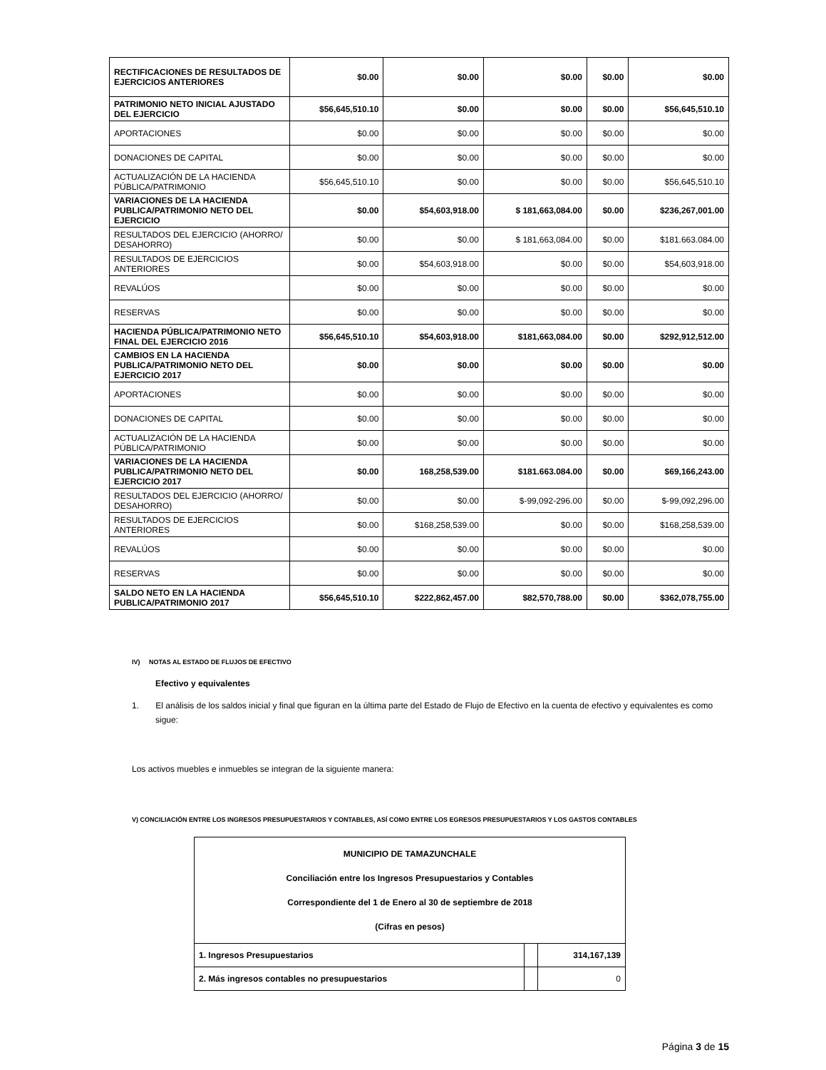| RECTIFICACIONES DE RESULTADOS DE EJERCICIOS ANTERIORES | $0.00 | $0.00 | $0.00 | $0.00 | $0.00 |
| PATRIMONIO NETO INICIAL AJUSTADO DEL EJERCICIO | $56,645,510.10 | $0.00 | $0.00 | $0.00 | $56,645,510.10 |
| APORTACIONES | $0.00 | $0.00 | $0.00 | $0.00 | $0.00 |
| DONACIONES DE CAPITAL | $0.00 | $0.00 | $0.00 | $0.00 | $0.00 |
| ACTUALIZACIÓN DE LA HACIENDA PÚBLICA/PATRIMONIO | $56,645,510.10 | $0.00 | $0.00 | $0.00 | $56,645,510.10 |
| VARIACIONES DE LA HACIENDA PUBLICA/PATRIMONIO NETO DEL EJERCICIO | $0.00 | $54,603,918.00 | $ 181,663,084.00 | $0.00 | $236,267,001.00 |
| RESULTADOS DEL EJERCICIO (AHORRO/ DESAHORRO) | $0.00 | $0.00 | $ 181,663,084.00 | $0.00 | $181.663.084.00 |
| RESULTADOS DE EJERCICIOS ANTERIORES | $0.00 | $54,603,918.00 | $0.00 | $0.00 | $54,603,918.00 |
| REVALÚOS | $0.00 | $0.00 | $0.00 | $0.00 | $0.00 |
| RESERVAS | $0.00 | $0.00 | $0.00 | $0.00 | $0.00 |
| HACIENDA PÚBLICA/PATRIMONIO NETO FINAL DEL EJERCICIO 2016 | $56,645,510.10 | $54,603,918.00 | $181,663,084.00 | $0.00 | $292,912,512.00 |
| CAMBIOS EN LA HACIENDA PUBLICA/PATRIMONIO NETO DEL EJERCICIO 2017 | $0.00 | $0.00 | $0.00 | $0.00 | $0.00 |
| APORTACIONES | $0.00 | $0.00 | $0.00 | $0.00 | $0.00 |
| DONACIONES DE CAPITAL | $0.00 | $0.00 | $0.00 | $0.00 | $0.00 |
| ACTUALIZACIÓN DE LA HACIENDA PÚBLICA/PATRIMONIO | $0.00 | $0.00 | $0.00 | $0.00 | $0.00 |
| VARIACIONES DE LA HACIENDA PUBLICA/PATRIMONIO NETO DEL EJERCICIO 2017 | $0.00 | 168,258,539.00 | $181.663.084.00 | $0.00 | $69,166,243.00 |
| RESULTADOS DEL EJERCICIO (AHORRO/ DESAHORRO) | $0.00 | $0.00 | $-99,092-296.00 | $0.00 | $-99,092,296.00 |
| RESULTADOS DE EJERCICIOS ANTERIORES | $0.00 | $168,258,539.00 | $0.00 | $0.00 | $168,258,539.00 |
| REVALÚOS | $0.00 | $0.00 | $0.00 | $0.00 | $0.00 |
| RESERVAS | $0.00 | $0.00 | $0.00 | $0.00 | $0.00 |
| SALDO NETO EN LA HACIENDA PUBLICA/PATRIMONIO 2017 | $56,645,510.10 | $222,862,457.00 | $82,570,788.00 | $0.00 | $362,078,755.00 |
IV) NOTAS AL ESTADO DE FLUJOS DE EFECTIVO
Efectivo y equivalentes
1. El análisis de los saldos inicial y final que figuran en la última parte del Estado de Flujo de Efectivo en la cuenta de efectivo y equivalentes es como sigue:
Los activos muebles e inmuebles se integran de la siguiente manera:
V) CONCILIACIÓN ENTRE LOS INGRESOS PRESUPUESTARIOS Y CONTABLES, ASÍ COMO ENTRE LOS EGRESOS PRESUPUESTARIOS Y LOS GASTOS CONTABLES
| MUNICIPIO DE TAMAZUNCHALE Conciliación entre los Ingresos Presupuestarios y Contables Correspondiente del 1 de Enero al 30 de septiembre de 2018 (Cifras en pesos) | | |
| 1. Ingresos Presupuestarios | | 314,167,139 |
| 2. Más ingresos contables no presupuestarios | | 0 |
Página 3 de 15